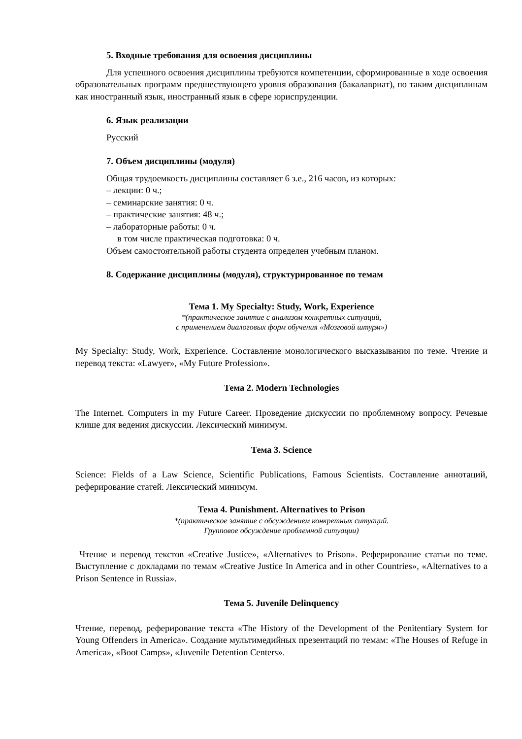5. Входные требования для освоения дисциплины
Для успешного освоения дисциплины требуются компетенции, сформированные в ходе освоения образовательных программ предшествующего уровня образования (бакалавриат), по таким дисциплинам как иностранный язык, иностранный язык в сфере юриспруденции.
6. Язык реализации
Русский
7. Объем дисциплины (модуля)
Общая трудоемкость дисциплины составляет 6 з.е., 216 часов, из которых:
– лекции: 0 ч.;
– семинарские занятия: 0 ч.
– практические занятия: 48 ч.;
– лабораторные работы: 0 ч.
в том числе практическая подготовка: 0 ч.
Объем самостоятельной работы студента определен учебным планом.
8. Содержание дисциплины (модуля), структурированное по темам
Тема 1. My Specialty: Study, Work, Experience
*(практическое занятие с анализом конкретных ситуаций,
с применением диалоговых форм обучения «Мозговой штурм»)
My Specialty: Study, Work, Experience. Составление монологического высказывания по теме. Чтение и перевод текста: «Lawyer», «My Future Profession».
Тема 2. Modern Technologies
The Internet. Computers in my Future Career. Проведение дискуссии по проблемному вопросу. Речевые клише для ведения дискуссии. Лексический минимум.
Тема 3. Science
Science: Fields of a Law Science, Scientific Publications, Famous Scientists. Составление аннотаций, реферирование статей. Лексический минимум.
Тема 4. Punishment. Alternatives to Prison
*(практическое занятие с обсуждением конкретных ситуаций.
Групповое обсуждение проблемной ситуации)
Чтение и перевод текстов «Creative Justice», «Alternatives to Prison». Реферирование статьи по теме. Выступление с докладами по темам «Creative Justice In America and in other Countries», «Alternatives to a Prison Sentence in Russia».
Тема 5. Juvenile Delinquency
Чтение, перевод, реферирование текста «The History of the Development of the Penitentiary System for Young Offenders in America». Создание мультимедийных презентаций по темам: «The Houses of Refuge in America», «Boot Camps», «Juvenile Detention Centers».